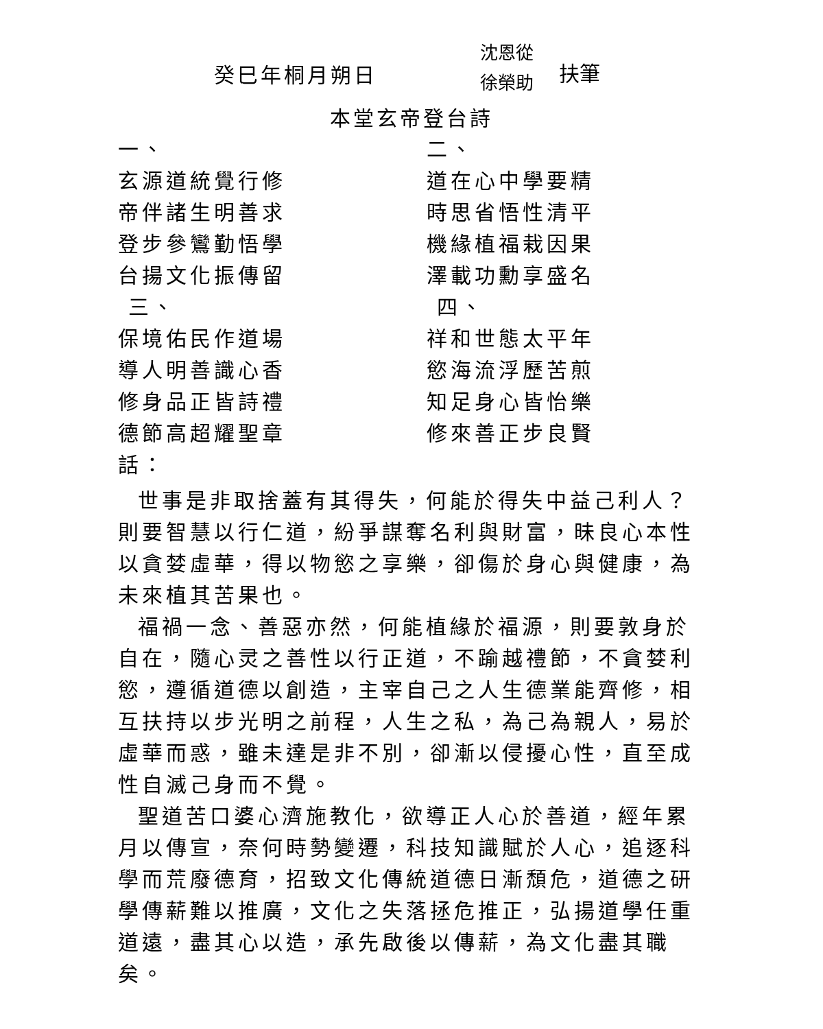癸巳年桐月朔日
沈恩從
徐榮助
扶筆
本堂玄帝登台詩
一、
玄源道統覺行修
帝伴諸生明善求
登步參鸞勤悟學
台揚文化振傳留
三、
保境佑民作道場
導人明善識心香
修身品正皆詩禮
德節高超耀聖章
二、
道在心中學要精
時思省悟性清平
機緣植福栽因果
澤載功勳享盛名
四、
祥和世態太平年
慾海流浮歷苦煎
知足身心皆怡樂
修來善正步良賢
話：
世事是非取捨蓋有其得失，何能於得失中益己利人？則要智慧以行仁道，紛爭謀奪名利與財富，昧良心本性以貪婪虛華，得以物慾之享樂，卻傷於身心與健康，為未來植其苦果也。
福禍一念、善惡亦然，何能植緣於福源，則要敦身於自在，隨心灵之善性以行正道，不踰越禮節，不貪婪利慾，遵循道德以創造，主宰自己之人生德業能齊修，相互扶持以步光明之前程，人生之私，為己為親人，易於虛華而惑，雖未達是非不別，卻漸以侵擾心性，直至成性自滅己身而不覺。
聖道苦口婆心濟施教化，欲導正人心於善道，經年累月以傳宣，奈何時勢變遷，科技知識賦於人心，追逐科學而荒廢德育，招致文化傳統道德日漸頹危，道德之研學傳薪難以推廣，文化之失落拯危推正，弘揚道學任重道遠，盡其心以造，承先啟後以傳薪，為文化盡其職矣。